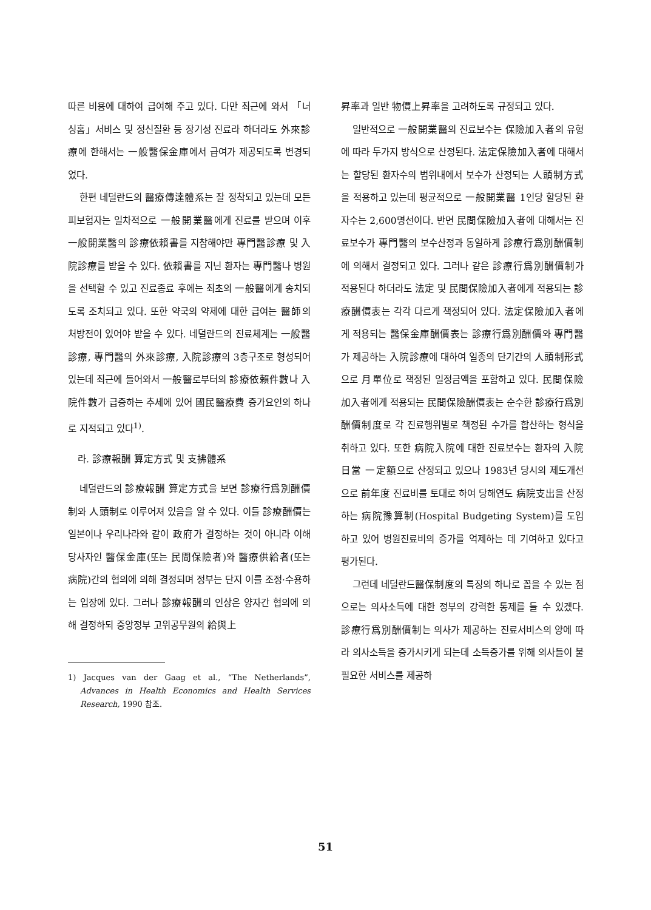따른 비용에 대하여 급여해 주고 있다. 다만 최근에 와서 「너싱홈」서비스 및 정신질환 등 장기성 진료라 하더라도 外來診療에 한해서는 一般醫保金庫에서 급여가 제공되도록 변경되었다.
한편 네덜란드의 醫療傳達體系는 잘 정착되고 있는데 모든 피보험자는 일차적으로 一般開業醫에게 진료를 받으며 이후 一般開業醫의 診療依賴書를 지참해야만 專門醫診療 및 入院診療를 받을 수 있다. 依賴書를 지닌 환자는 專門醫나 병원을 선택할 수 있고 진료종료 후에는 최초의 一般醫에게 송치되도록 조치되고 있다. 또한 약국의 약제에 대한 급여는 醫師의 처방전이 있어야 받을 수 있다. 네덜란드의 진료체계는 一般醫診療, 專門醫의 外來診療, 入院診療의 3층구조로 형성되어 있는데 최근에 들어와서 一般醫로부터의 診療依賴件數나 入院件數가 급증하는 추세에 있어 國民醫療費 증가요인의 하나로 지적되고 있다<sup>1)</sup>.
라. 診療報酬 算定方式 및 支拂體系
네덜란드의 診療報酬 算定方式을 보면 診療行爲別酬價制와 人頭制로 이루어져 있음을 알 수 있다. 이들 診療酬價는 일본이나 우리나라와 같이 政府가 결정하는 것이 아니라 이해당사자인 醫保金庫(또는 民間保險者)와 醫療供給者(또는 病院)간의 협의에 의해 결정되며 정부는 단지 이를 조정·수용하는 입장에 있다. 그러나 診療報酬의 인상은 양자간 협의에 의해 결정하되 중앙정부 고위공무원의 給與上
1) Jacques van der Gaag et al., “The Netherlands”, Advances in Health Economics and Health Services Research, 1990 참조.
昇率과 일반 物價上昇率을 고려하도록 규정되고 있다.
일반적으로 一般開業醫의 진료보수는 保險加入者의 유형에 따라 두가지 방식으로 산정된다. 法定保險加入者에 대해서는 할당된 환자수의 범위내에서 보수가 산정되는 人頭制方式을 적용하고 있는데 평균적으로 一般開業醫 1인당 할당된 환자수는 2,600명선이다. 반면 民間保險加入者에 대해서는 진료보수가 專門醫의 보수산정과 동일하게 診療行爲別酬價制에 의해서 결정되고 있다. 그러나 같은 診療行爲別酬價制가 적용된다 하더라도 法定 및 民間保險加入者에게 적용되는 診療酬價表는 각각 다르게 책정되어 있다. 法定保險加入者에게 적용되는 醫保金庫酬價表는 診療行爲別酬價와 專門醫가 제공하는 入院診療에 대하여 일종의 단기간의 人頭制形式으로 月單位로 책정된 일정금액을 포함하고 있다. 民間保險加入者에게 적용되는 民間保險酬價表는 순수한 診療行爲別酬價制度로 각 진료행위별로 책정된 수가를 합산하는 형식을 취하고 있다. 또한 病院入院에 대한 진료보수는 환자의 入院日當 一定額으로 산정되고 있으나 1983년 당시의 제도개선으로 前年度 진료비를 토대로 하여 당해연도 病院支出을 산정하는 病院豫算制(Hospital Budgeting System)를 도입하고 있어 병원진료비의 증가를 억제하는 데 기여하고 있다고 평가된다.
그런데 네덜란드醫保制度의 특징의 하나로 꼽을 수 있는 점으로는 의사소득에 대한 정부의 강력한 통제를 들 수 있겠다. 診療行爲別酬價制는 의사가 제공하는 진료서비스의 양에 따라 의사소득을 증가시키게 되는데 소득증가를 위해 의사들이 불필요한 서비스를 제공하
51